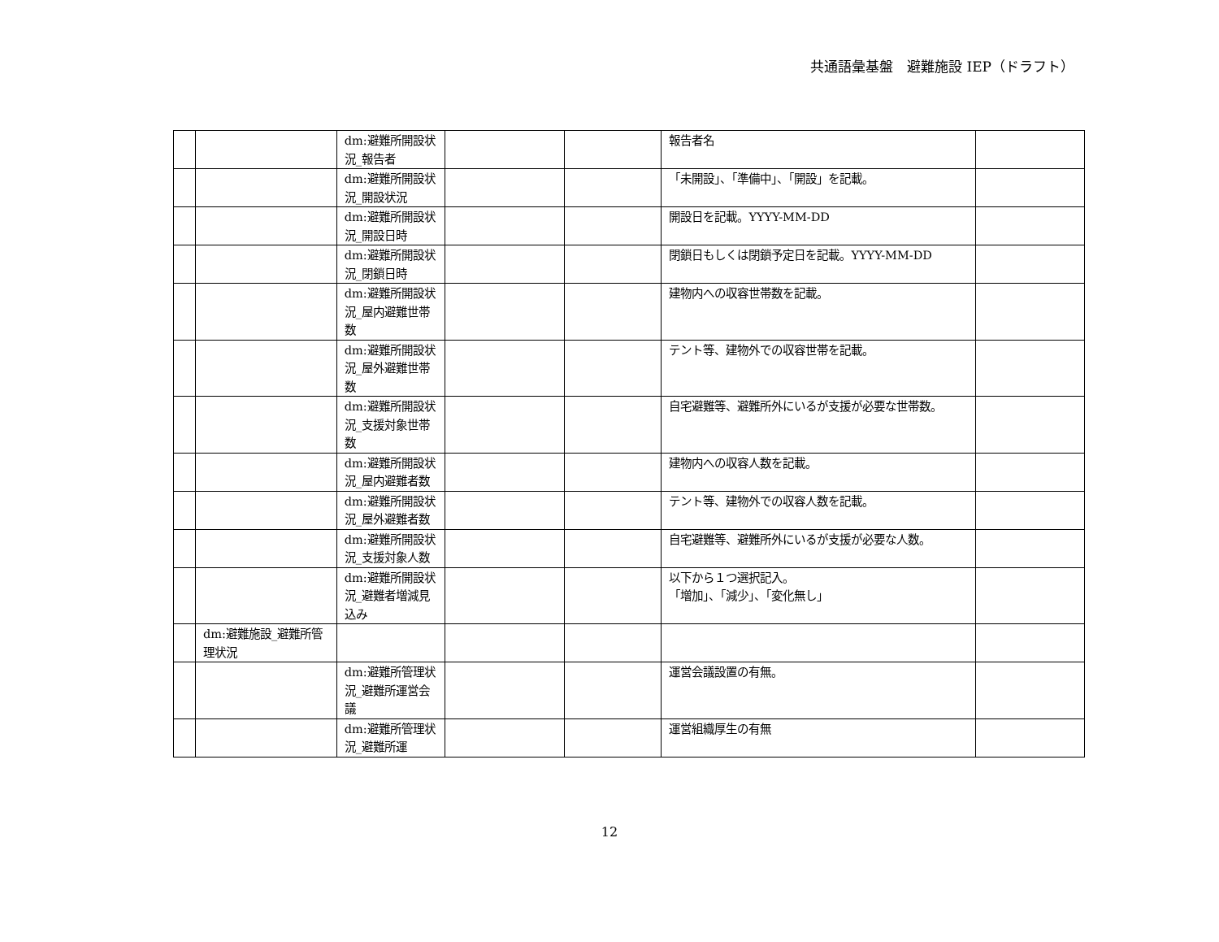共通語彙基盤　避難施設 IEP（ドラフト）
| | | dm:避難所開設状況_報告者 | | | 報告者名 | |
| | | dm:避難所開設状況_開設状況 | | | 「未開設」、「準備中」、「開設」を記載。 | |
| | | dm:避難所開設状況_開設日時 | | | 開設日を記載。YYYY-MM-DD | |
| | | dm:避難所開設状況_閉鎖日時 | | | 閉鎖日もしくは閉鎖予定日を記載。YYYY-MM-DD | |
| | | dm:避難所開設状況_屋内避難世帯数 | | | 建物内への収容世帯数を記載。 | |
| | | dm:避難所開設状況_屋外避難世帯数 | | | テント等、建物外での収容世帯を記載。 | |
| | | dm:避難所開設状況_支援対象世帯数 | | | 自宅避難等、避難所外にいるが支援が必要な世帯数。 | |
| | | dm:避難所開設状況_屋内避難者数 | | | 建物内への収容人数を記載。 | |
| | | dm:避難所開設状況_屋外避難者数 | | | テント等、建物外での収容人数を記載。 | |
| | | dm:避難所開設状況_支援対象人数 | | | 自宅避難等、避難所外にいるが支援が必要な人数。 | |
| | | dm:避難所開設状況_避難者増減見込み | | | 以下から１つ選択記入。 「増加」、「減少」、「変化無し」 | |
| | dm:避難施設_避難所管理状況 | | | | | |
| | | dm:避難所管理状況_避難所運営会議 | | | 運営会議設置の有無。 | |
| | | dm:避難所管理状況_避難所運 | | | 運営組織厚生の有無 | |
12